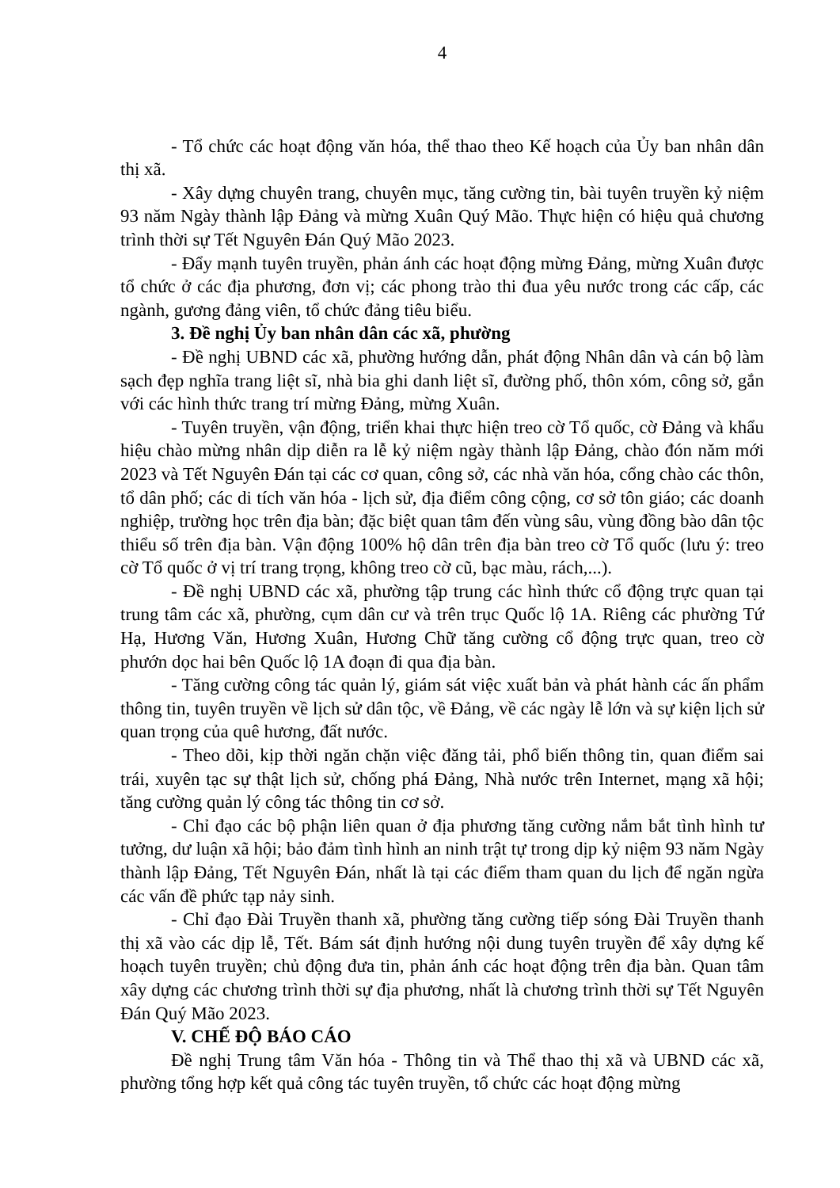4
- Tổ chức các hoạt động văn hóa, thể thao theo Kế hoạch của Ủy ban nhân dân thị xã.
- Xây dựng chuyên trang, chuyên mục, tăng cường tin, bài tuyên truyền kỷ niệm 93 năm Ngày thành lập Đảng và mừng Xuân Quý Mão. Thực hiện có hiệu quả chương trình thời sự Tết Nguyên Đán Quý Mão 2023.
- Đẩy mạnh tuyên truyền, phản ánh các hoạt động mừng Đảng, mừng Xuân được tổ chức ở các địa phương, đơn vị; các phong trào thi đua yêu nước trong các cấp, các ngành, gương đảng viên, tổ chức đảng tiêu biểu.
3. Đề nghị Ủy ban nhân dân các xã, phường
- Đề nghị UBND các xã, phường hướng dẫn, phát động Nhân dân và cán bộ làm sạch đẹp nghĩa trang liệt sĩ, nhà bia ghi danh liệt sĩ, đường phố, thôn xóm, công sở, gắn với các hình thức trang trí mừng Đảng, mừng Xuân.
- Tuyên truyền, vận động, triển khai thực hiện treo cờ Tổ quốc, cờ Đảng và khẩu hiệu chào mừng nhân dịp diễn ra lễ kỷ niệm ngày thành lập Đảng, chào đón năm mới 2023 và Tết Nguyên Đán tại các cơ quan, công sở, các nhà văn hóa, cổng chào các thôn, tổ dân phố; các di tích văn hóa - lịch sử, địa điểm công cộng, cơ sở tôn giáo; các doanh nghiệp, trường học trên địa bàn; đặc biệt quan tâm đến vùng sâu, vùng đồng bào dân tộc thiểu số trên địa bàn. Vận động 100% hộ dân trên địa bàn treo cờ Tổ quốc (lưu ý: treo cờ Tổ quốc ở vị trí trang trọng, không treo cờ cũ, bạc màu, rách,...).
- Đề nghị UBND các xã, phường tập trung các hình thức cổ động trực quan tại trung tâm các xã, phường, cụm dân cư và trên trục Quốc lộ 1A. Riêng các phường Tứ Hạ, Hương Văn, Hương Xuân, Hương Chữ tăng cường cổ động trực quan, treo cờ phướn dọc hai bên Quốc lộ 1A đoạn đi qua địa bàn.
- Tăng cường công tác quản lý, giám sát việc xuất bản và phát hành các ấn phẩm thông tin, tuyên truyền về lịch sử dân tộc, về Đảng, về các ngày lễ lớn và sự kiện lịch sử quan trọng của quê hương, đất nước.
- Theo dõi, kịp thời ngăn chặn việc đăng tải, phổ biến thông tin, quan điểm sai trái, xuyên tạc sự thật lịch sử, chống phá Đảng, Nhà nước trên Internet, mạng xã hội; tăng cường quản lý công tác thông tin cơ sở.
- Chỉ đạo các bộ phận liên quan ở địa phương tăng cường nắm bắt tình hình tư tưởng, dư luận xã hội; bảo đảm tình hình an ninh trật tự trong dịp kỷ niệm 93 năm Ngày thành lập Đảng, Tết Nguyên Đán, nhất là tại các điểm tham quan du lịch để ngăn ngừa các vấn đề phức tạp nảy sinh.
- Chỉ đạo Đài Truyền thanh xã, phường tăng cường tiếp sóng Đài Truyền thanh thị xã vào các dịp lễ, Tết. Bám sát định hướng nội dung tuyên truyền để xây dựng kế hoạch tuyên truyền; chủ động đưa tin, phản ánh các hoạt động trên địa bàn. Quan tâm xây dựng các chương trình thời sự địa phương, nhất là chương trình thời sự Tết Nguyên Đán Quý Mão 2023.
V. CHẾ ĐỘ BÁO CÁO
Đề nghị Trung tâm Văn hóa - Thông tin và Thể thao thị xã và UBND các xã, phường tổng hợp kết quả công tác tuyên truyền, tổ chức các hoạt động mừng